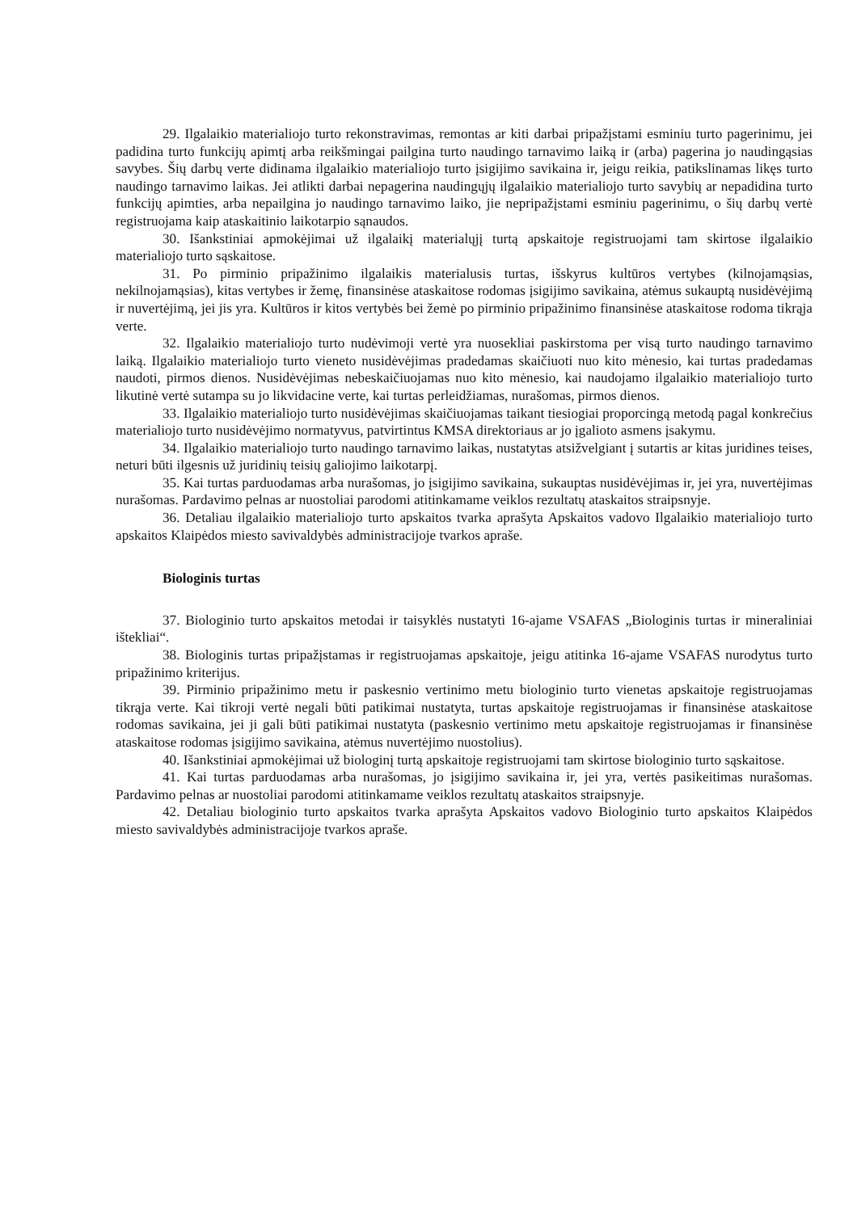29. Ilgalaikio materialiojo turto rekonstravimas, remontas ar kiti darbai pripažįstami esminiu turto pagerinimu, jei padidina turto funkcijų apimtį arba reikšmingai pailgina turto naudingo tarnavimo laiką ir (arba) pagerina jo naudingąsias savybes. Šių darbų verte didinama ilgalaikio materialiojo turto įsigijimo savikaina ir, jeigu reikia, patikslinamas likęs turto naudingo tarnavimo laikas. Jei atlikti darbai nepagerina naudingųjų ilgalaikio materialiojo turto savybių ar nepadidina turto funkcijų apimties, arba nepailgina jo naudingo tarnavimo laiko, jie nepripažįstami esminiu pagerinimu, o šių darbų vertė registruojama kaip ataskaitinio laikotarpio sąnaudos.
30. Išankstiniai apmokėjimai už ilgalaikį materialųjį turtą apskaitoje registruojami tam skirtose ilgalaikio materialiojo turto sąskaitose.
31. Po pirminio pripažinimo ilgalaikis materialusis turtas, išskyrus kultūros vertybes (kilnojamąsias, nekilnojamąsias), kitas vertybes ir žemę, finansinėse ataskaitose rodomas įsigijimo savikaina, atėmus sukauptą nusidėvėjimą ir nuvertėjimą, jei jis yra. Kultūros ir kitos vertybės bei žemė po pirminio pripažinimo finansinėse ataskaitose rodoma tikrąja verte.
32. Ilgalaikio materialiojo turto nudėvimoji vertė yra nuosekliai paskirstoma per visą turto naudingo tarnavimo laiką. Ilgalaikio materialiojo turto vieneto nusidėvėjimas pradedamas skaičiuoti nuo kito mėnesio, kai turtas pradedamas naudoti, pirmos dienos. Nusidėvėjimas nebeskaičiuojamas nuo kito mėnesio, kai naudojamo ilgalaikio materialiojo turto likutinė vertė sutampa su jo likvidacine verte, kai turtas perleidžiamas, nurašomas, pirmos dienos.
33. Ilgalaikio materialiojo turto nusidėvėjimas skaičiuojamas taikant tiesiogiai proporcingą metodą pagal konkrečius materialiojo turto nusidėvėjimo normatyvus, patvirtintus KMSA direktoriaus ar jo įgalioto asmens įsakymu.
34. Ilgalaikio materialiojo turto naudingo tarnavimo laikas, nustatytas atsižvelgiant į sutartis ar kitas juridines teises, neturi būti ilgesnis už juridinių teisių galiojimo laikotarpį.
35. Kai turtas parduodamas arba nurašomas, jo įsigijimo savikaina, sukauptas nusidėvėjimas ir, jei yra, nuvertėjimas nurašomas. Pardavimo pelnas ar nuostoliai parodomi atitinkamame veiklos rezultatų ataskaitos straipsnyje.
36. Detaliau ilgalaikio materialiojo turto apskaitos tvarka aprašyta Apskaitos vadovo Ilgalaikio materialiojo turto apskaitos Klaipėdos miesto savivaldybės administracijoje tvarkos apraše.
Biologinis turtas
37. Biologinio turto apskaitos metodai ir taisyklės nustatyti 16-ajame VSAFAS „Biologinis turtas ir mineraliniai ištekliai“.
38. Biologinis turtas pripažįstamas ir registruojamas apskaitoje, jeigu atitinka 16-ajame VSAFAS nurodytus turto pripažinimo kriterijus.
39. Pirminio pripažinimo metu ir paskesnio vertinimo metu biologinio turto vienetas apskaitoje registruojamas tikrąja verte. Kai tikroji vertė negali būti patikimai nustatyta, turtas apskaitoje registruojamas ir finansinėse ataskaitose rodomas savikaina, jei ji gali būti patikimai nustatyta (paskesnio vertinimo metu apskaitoje registruojamas ir finansinėse ataskaitose rodomas įsigijimo savikaina, atėmus nuvertėjimo nuostolius).
40. Išankstiniai apmokėjimai už biologinį turtą apskaitoje registruojami tam skirtose biologinio turto sąskaitose.
41. Kai turtas parduodamas arba nurašomas, jo įsigijimo savikaina ir, jei yra, vertės pasikeitimas nurašomas. Pardavimo pelnas ar nuostoliai parodomi atitinkamame veiklos rezultatų ataskaitos straipsnyje.
42. Detaliau biologinio turto apskaitos tvarka aprašyta Apskaitos vadovo Biologinio turto apskaitos Klaipėdos miesto savivaldybės administracijoje tvarkos apraše.